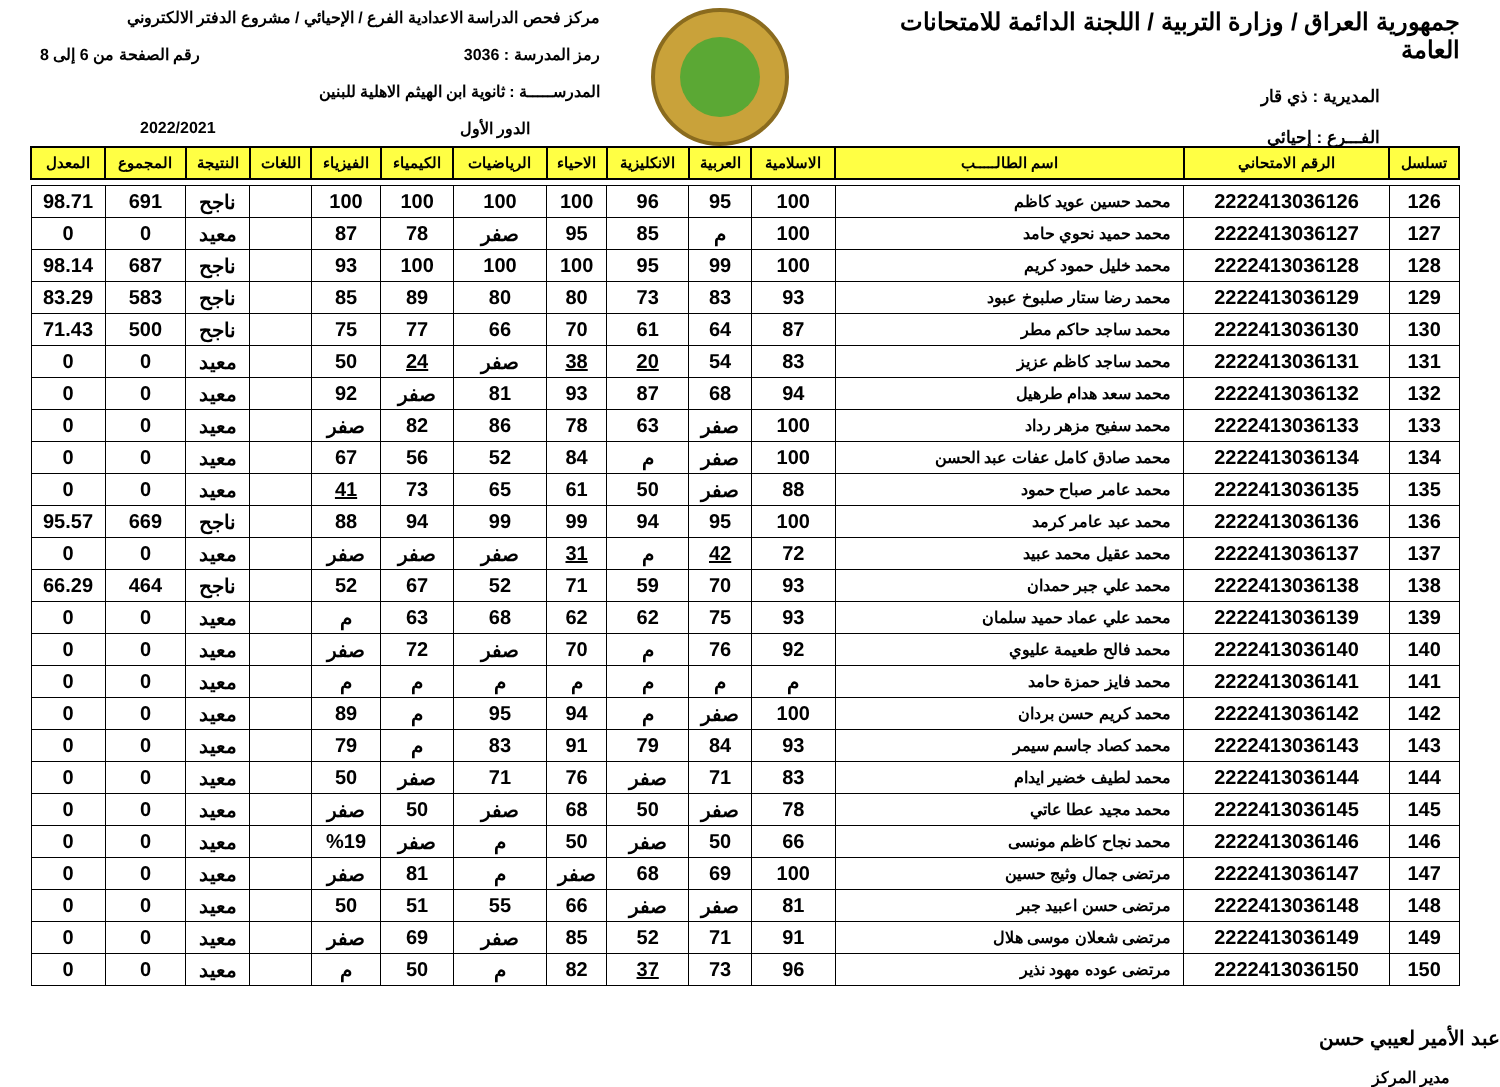جمهورية العراق / وزارة التربية / اللجنة الدائمة للامتحانات العامة
المديرية : ذي قار
الفـــرع : إحيائي
مركز فحص الدراسة الاعدادية الفرع / الإحيائي / مشروع الدفتر الالكتروني
رمز المدرسة : 3036 رقم الصفحة من 6 إلى 8
المدرســـــة : ثانوية ابن الهيثم الاهلية للبنين
الدور الأول 2022/2021
| تسلسل | الرقم الامتحاني | اسم الطالـــــب | الاسلامية | العربية | الانكليزية | الاحياء | الرياضيات | الكيمياء | الفيزياء | اللغات | النتيجة | المجموع | المعدل |
| --- | --- | --- | --- | --- | --- | --- | --- | --- | --- | --- | --- | --- | --- |
| 126 | 2222413036126 | محمد حسين عويد كاظم | 100 | 95 | 96 | 100 | 100 | 100 | 100 | | ناجح | 691 | 98.71 |
| 127 | 2222413036127 | محمد حميد نحوي حامد | 100 | م | 85 | 95 | صفر | 78 | 87 | | معيد | 0 | 0 |
| 128 | 2222413036128 | محمد خليل حمود كريم | 100 | 99 | 95 | 100 | 100 | 100 | 93 | | ناجح | 687 | 98.14 |
| 129 | 2222413036129 | محمد رضا ستار صلبوخ عبود | 93 | 83 | 73 | 80 | 80 | 89 | 85 | | ناجح | 583 | 83.29 |
| 130 | 2222413036130 | محمد ساجد حاكم مطر | 87 | 64 | 61 | 70 | 66 | 77 | 75 | | ناجح | 500 | 71.43 |
| 131 | 2222413036131 | محمد ساجد كاظم عزيز | 83 | 54 | 20 | 38 | صفر | 24 | 50 | | معيد | 0 | 0 |
| 132 | 2222413036132 | محمد سعد هدام طرهيل | 94 | 68 | 87 | 93 | 81 | صفر | 92 | | معيد | 0 | 0 |
| 133 | 2222413036133 | محمد سفيح مزهر رداد | 100 | صفر | 63 | 78 | 86 | 82 | صفر | | معيد | 0 | 0 |
| 134 | 2222413036134 | محمد صادق كامل عفات عبد الحسن | 100 | صفر | م | 84 | 52 | 56 | 67 | | معيد | 0 | 0 |
| 135 | 2222413036135 | محمد عامر صباح حمود | 88 | صفر | 50 | 61 | 65 | 73 | 41 | | معيد | 0 | 0 |
| 136 | 2222413036136 | محمد عبد عامر كرمد | 100 | 95 | 94 | 99 | 99 | 94 | 88 | | ناجح | 669 | 95.57 |
| 137 | 2222413036137 | محمد عقيل محمد عبيد | 72 | 42 | م | 31 | صفر | صفر | صفر | | معيد | 0 | 0 |
| 138 | 2222413036138 | محمد علي جبر حمدان | 93 | 70 | 59 | 71 | 52 | 67 | 52 | | ناجح | 464 | 66.29 |
| 139 | 2222413036139 | محمد علي عماد حميد سلمان | 93 | 75 | 62 | 62 | 68 | 63 | م | | معيد | 0 | 0 |
| 140 | 2222413036140 | محمد فالح طعيمة عليوي | 92 | 76 | م | 70 | صفر | 72 | صفر | | معيد | 0 | 0 |
| 141 | 2222413036141 | محمد فايز حمزة حامد | م | م | م | م | م | م | م | | معيد | 0 | 0 |
| 142 | 2222413036142 | محمد كريم حسن بردان | 100 | صفر | م | 94 | 95 | م | 89 | | معيد | 0 | 0 |
| 143 | 2222413036143 | محمد كصاد جاسم سيمر | 93 | 84 | 79 | 91 | 83 | م | 79 | | معيد | 0 | 0 |
| 144 | 2222413036144 | محمد لطيف خضير ايدام | 83 | 71 | صفر | 76 | 71 | صفر | 50 | | معيد | 0 | 0 |
| 145 | 2222413036145 | محمد مجيد عطا عاتي | 78 | صفر | 50 | 68 | صفر | 50 | صفر | | معيد | 0 | 0 |
| 146 | 2222413036146 | محمد نجاح كاظم مونسى | 66 | 50 | صفر | 50 | م | صفر | %19 | | معيد | 0 | 0 |
| 147 | 2222413036147 | مرتضى جمال وثيج حسين | 100 | 69 | 68 | صفر | م | 81 | صفر | | معيد | 0 | 0 |
| 148 | 2222413036148 | مرتضى حسن اعبيد جبر | 81 | صفر | صفر | 66 | 55 | 51 | 50 | | معيد | 0 | 0 |
| 149 | 2222413036149 | مرتضى شعلان موسى هلال | 91 | 71 | 52 | 85 | صفر | 69 | صفر | | معيد | 0 | 0 |
| 150 | 2222413036150 | مرتضى عوده مهود نذير | 96 | 73 | 37 | 82 | م | 50 | م | | معيد | 0 | 0 |
عبد الأمير لعيبي حسن
مدير المركز